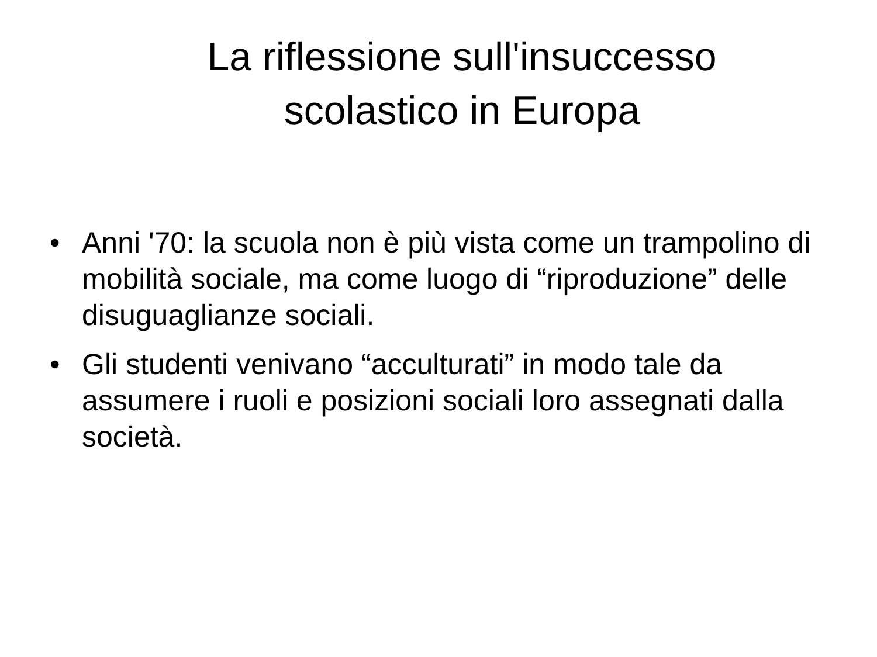La riflessione sull'insuccesso
scolastico in Europa
• Anni '70: la scuola non è più vista come un trampolino di mobilità sociale, ma come luogo di “riproduzione” delle disuguaglianze sociali.
• Gli studenti venivano “acculturati” in modo tale da assumere i ruoli e posizioni sociali loro assegnati dalla società.